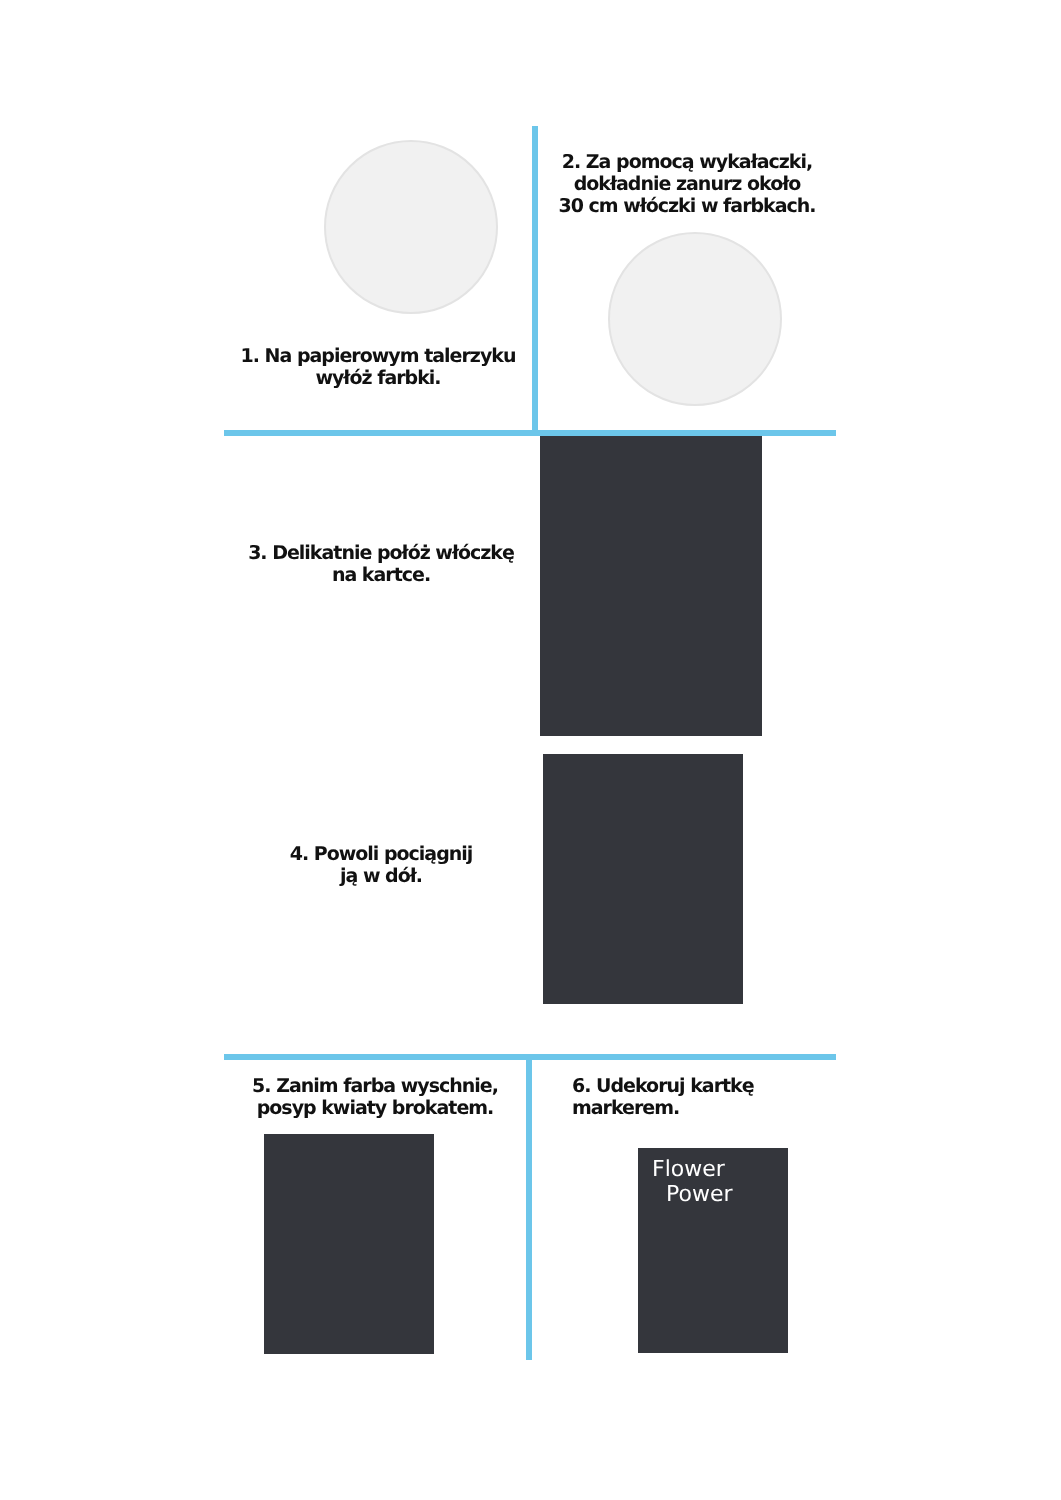1. Na papierowym talerzyku
wyłóż farbki.
2. Za pomocą wykałaczki,
dokładnie zanurz około
30 cm włóczki w farbkach.
3. Delikatnie połóż włóczkę
na kartce.
4. Powoli pociągnij
ją w dół.
5. Zanim farba wyschnie,
posyp kwiaty brokatem.
6. Udekoruj kartkę
markerem.
Flower
Power